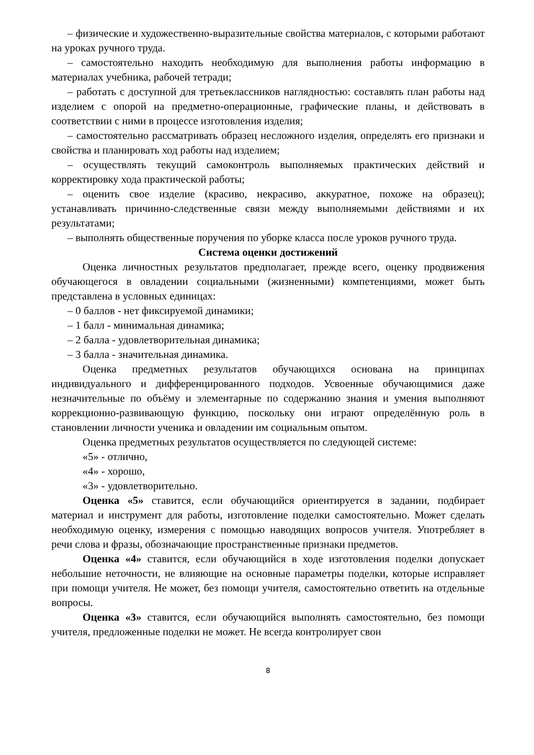– физические и художественно-выразительные свойства материалов, с которыми работают на уроках ручного труда.
– самостоятельно находить необходимую для выполнения работы информацию в материалах учебника, рабочей тетради;
– работать с доступной для третьеклассников наглядностью: составлять план работы над изделием с опорой на предметно-операционные, графические планы, и действовать в соответствии с ними в процессе изготовления изделия;
– самостоятельно рассматривать образец несложного изделия, определять его признаки и свойства и планировать ход работы над изделием;
– осуществлять текущий самоконтроль выполняемых практических действий и корректировку хода практической работы;
– оценить свое изделие (красиво, некрасиво, аккуратное, похоже на образец); устанавливать причинно-следственные связи между выполняемыми действиями и их результатами;
– выполнять общественные поручения по уборке класса после уроков ручного труда.
Система оценки достижений
Оценка личностных результатов предполагает, прежде всего, оценку продвижения обучающегося в овладении социальными (жизненными) компетенциями, может быть представлена в условных единицах:
– 0 баллов - нет фиксируемой динамики;
– 1 балл - минимальная динамика;
– 2 балла - удовлетворительная динамика;
– 3 балла - значительная динамика.
Оценка предметных результатов обучающихся основана на принципах индивидуального и дифференцированного подходов. Усвоенные обучающимися даже незначительные по объёму и элементарные по содержанию знания и умения выполняют коррекционно-развивающую функцию, поскольку они играют определённую роль в становлении личности ученика и овладении им социальным опытом.
Оценка предметных результатов осуществляется по следующей системе:
«5» - отлично,
«4» - хорошо,
«3» - удовлетворительно.
Оценка «5» ставится, если обучающийся ориентируется в задании, подбирает материал и инструмент для работы, изготовление поделки самостоятельно. Может сделать необходимую оценку, измерения с помощью наводящих вопросов учителя. Употребляет в речи слова и фразы, обозначающие пространственные признаки предметов.
Оценка «4» ставится, если обучающийся в ходе изготовления поделки допускает небольшие неточности, не влияющие на основные параметры поделки, которые исправляет при помощи учителя. Не может, без помощи учителя, самостоятельно ответить на отдельные вопросы.
Оценка «3» ставится, если обучающийся выполнять самостоятельно, без помощи учителя, предложенные поделки не может. Не всегда контролирует свои
8